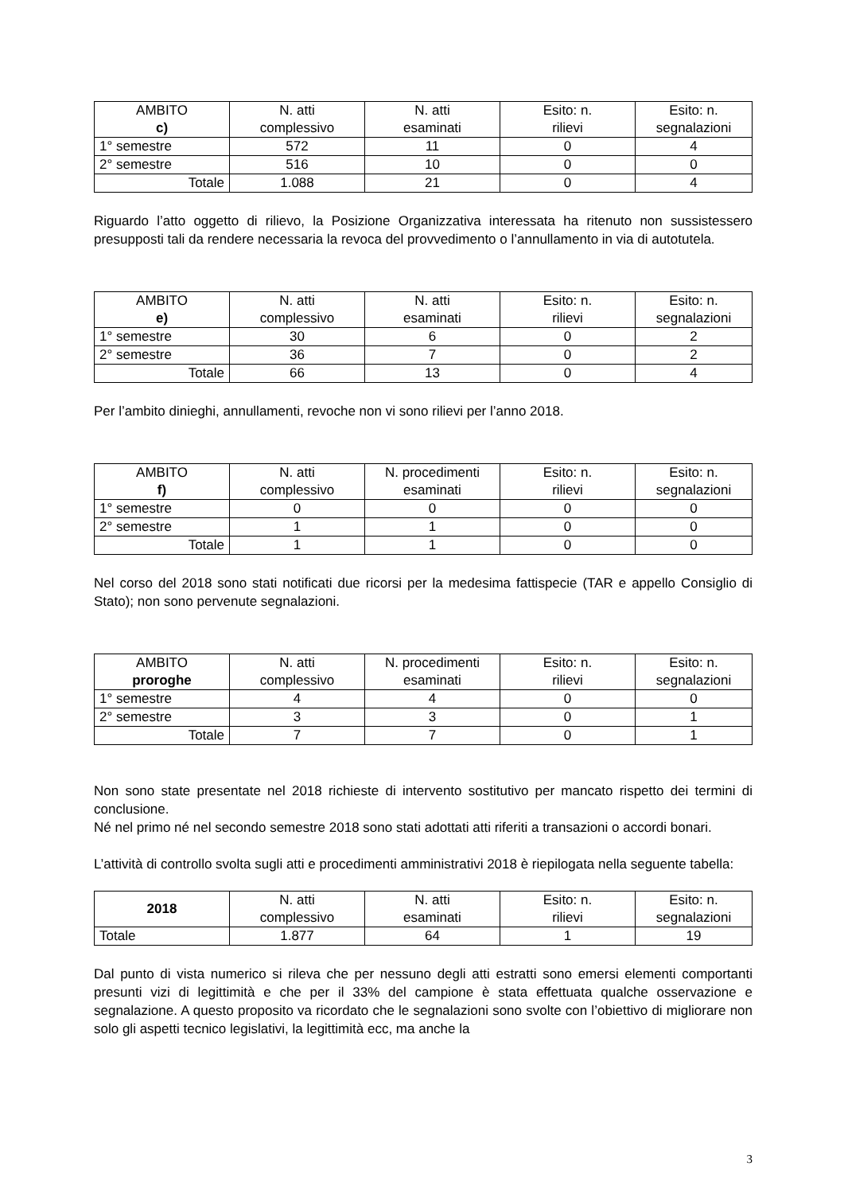| AMBITO c) | N. atti complessivo | N. atti esaminati | Esito: n. rilievi | Esito: n. segnalazioni |
| --- | --- | --- | --- | --- |
| 1° semestre | 572 | 11 | 0 | 4 |
| 2° semestre | 516 | 10 | 0 | 0 |
| Totale | 1.088 | 21 | 0 | 4 |
Riguardo l’atto oggetto di rilievo, la Posizione Organizzativa interessata ha ritenuto non sussistessero presupposti tali da rendere necessaria la revoca del provvedimento o l’annullamento in via di autotutela.
| AMBITO e) | N. atti complessivo | N. atti esaminati | Esito: n. rilievi | Esito: n. segnalazioni |
| --- | --- | --- | --- | --- |
| 1° semestre | 30 | 6 | 0 | 2 |
| 2° semestre | 36 | 7 | 0 | 2 |
| Totale | 66 | 13 | 0 | 4 |
Per l’ambito dinieghi, annullamenti, revoche non vi sono rilievi per l’anno 2018.
| AMBITO f) | N. atti complessivo | N. procedimenti esaminati | Esito: n. rilievi | Esito: n. segnalazioni |
| --- | --- | --- | --- | --- |
| 1° semestre | 0 | 0 | 0 | 0 |
| 2° semestre | 1 | 1 | 0 | 0 |
| Totale | 1 | 1 | 0 | 0 |
Nel corso del 2018 sono stati notificati due ricorsi per la medesima fattispecie (TAR e appello Consiglio di Stato); non sono pervenute segnalazioni.
| AMBITO proroghe | N. atti complessivo | N. procedimenti esaminati | Esito: n. rilievi | Esito: n. segnalazioni |
| --- | --- | --- | --- | --- |
| 1° semestre | 4 | 4 | 0 | 0 |
| 2° semestre | 3 | 3 | 0 | 1 |
| Totale | 7 | 7 | 0 | 1 |
Non sono state presentate nel 2018 richieste di intervento sostitutivo per mancato rispetto dei termini di conclusione.
Né nel primo né nel secondo semestre 2018 sono stati adottati atti riferiti a transazioni o accordi bonari.
L’attività di controllo svolta sugli atti e procedimenti amministrativi 2018 è riepilogata nella seguente tabella:
| 2018 | N. atti complessivo | N. atti esaminati | Esito: n. rilievi | Esito: n. segnalazioni |
| --- | --- | --- | --- | --- |
| Totale | 1.877 | 64 | 1 | 19 |
Dal punto di vista numerico si rileva che per nessuno degli atti estratti sono emersi elementi comportanti presunti vizi di legittimità e che per il 33% del campione è stata effettuata qualche osservazione e segnalazione. A questo proposito va ricordato che le segnalazioni sono svolte con l’obiettivo di migliorare non solo gli aspetti tecnico legislativi, la legittimità ecc, ma anche la
3